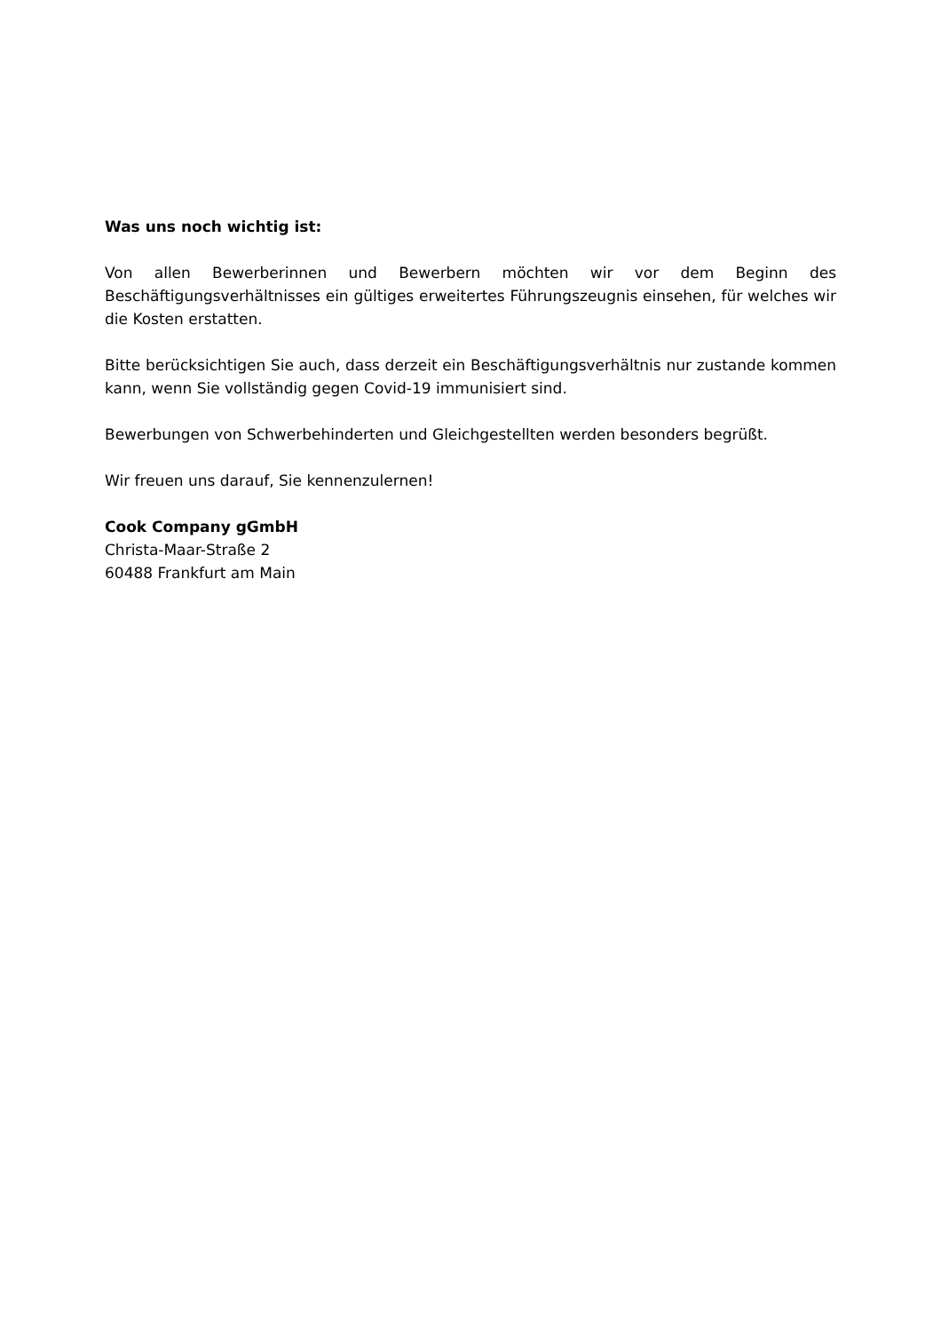Was uns noch wichtig ist:
Von allen Bewerberinnen und Bewerbern möchten wir vor dem Beginn des Beschäftigungsverhältnisses ein gültiges erweitertes Führungszeugnis einsehen, für welches wir die Kosten erstatten.
Bitte berücksichtigen Sie auch, dass derzeit ein Beschäftigungsverhältnis nur zustande kommen kann, wenn Sie vollständig gegen Covid-19 immunisiert sind.
Bewerbungen von Schwerbehinderten und Gleichgestellten werden besonders begrüßt.
Wir freuen uns darauf, Sie kennenzulernen!
Cook Company gGmbH
Christa-Maar-Straße 2
60488 Frankfurt am Main